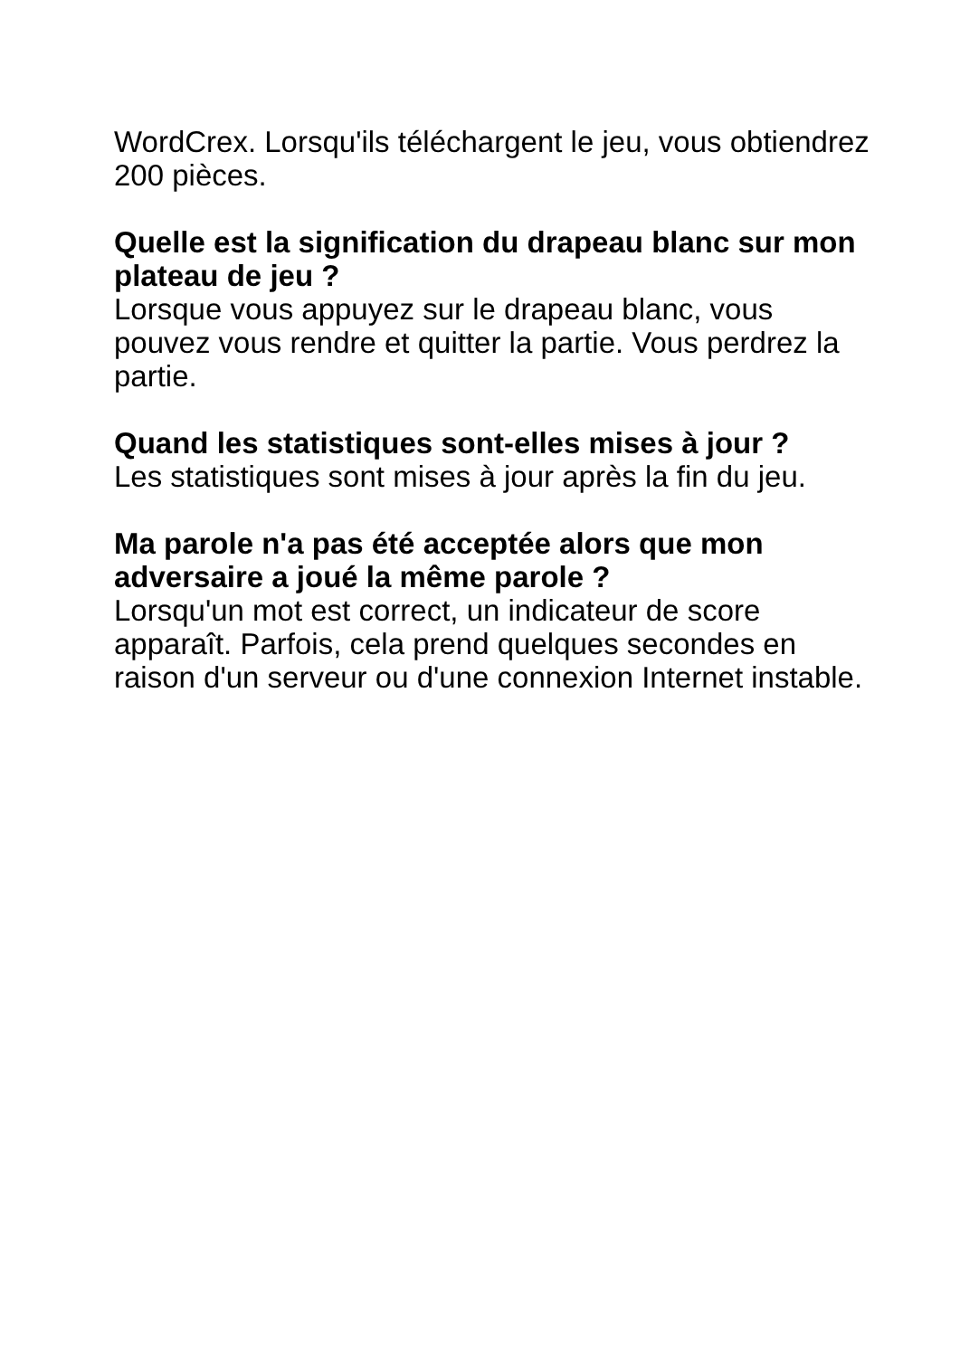WordCrex. Lorsqu'ils téléchargent le jeu, vous obtiendrez 200 pièces.
Quelle est la signification du drapeau blanc sur mon plateau de jeu ?
Lorsque vous appuyez sur le drapeau blanc, vous pouvez vous rendre et quitter la partie. Vous perdrez la partie.
Quand les statistiques sont-elles mises à jour ?
Les statistiques sont mises à jour après la fin du jeu.
Ma parole n'a pas été acceptée alors que mon adversaire a joué la même parole ?
Lorsqu'un mot est correct, un indicateur de score apparaît. Parfois, cela prend quelques secondes en raison d'un serveur ou d'une connexion Internet instable.